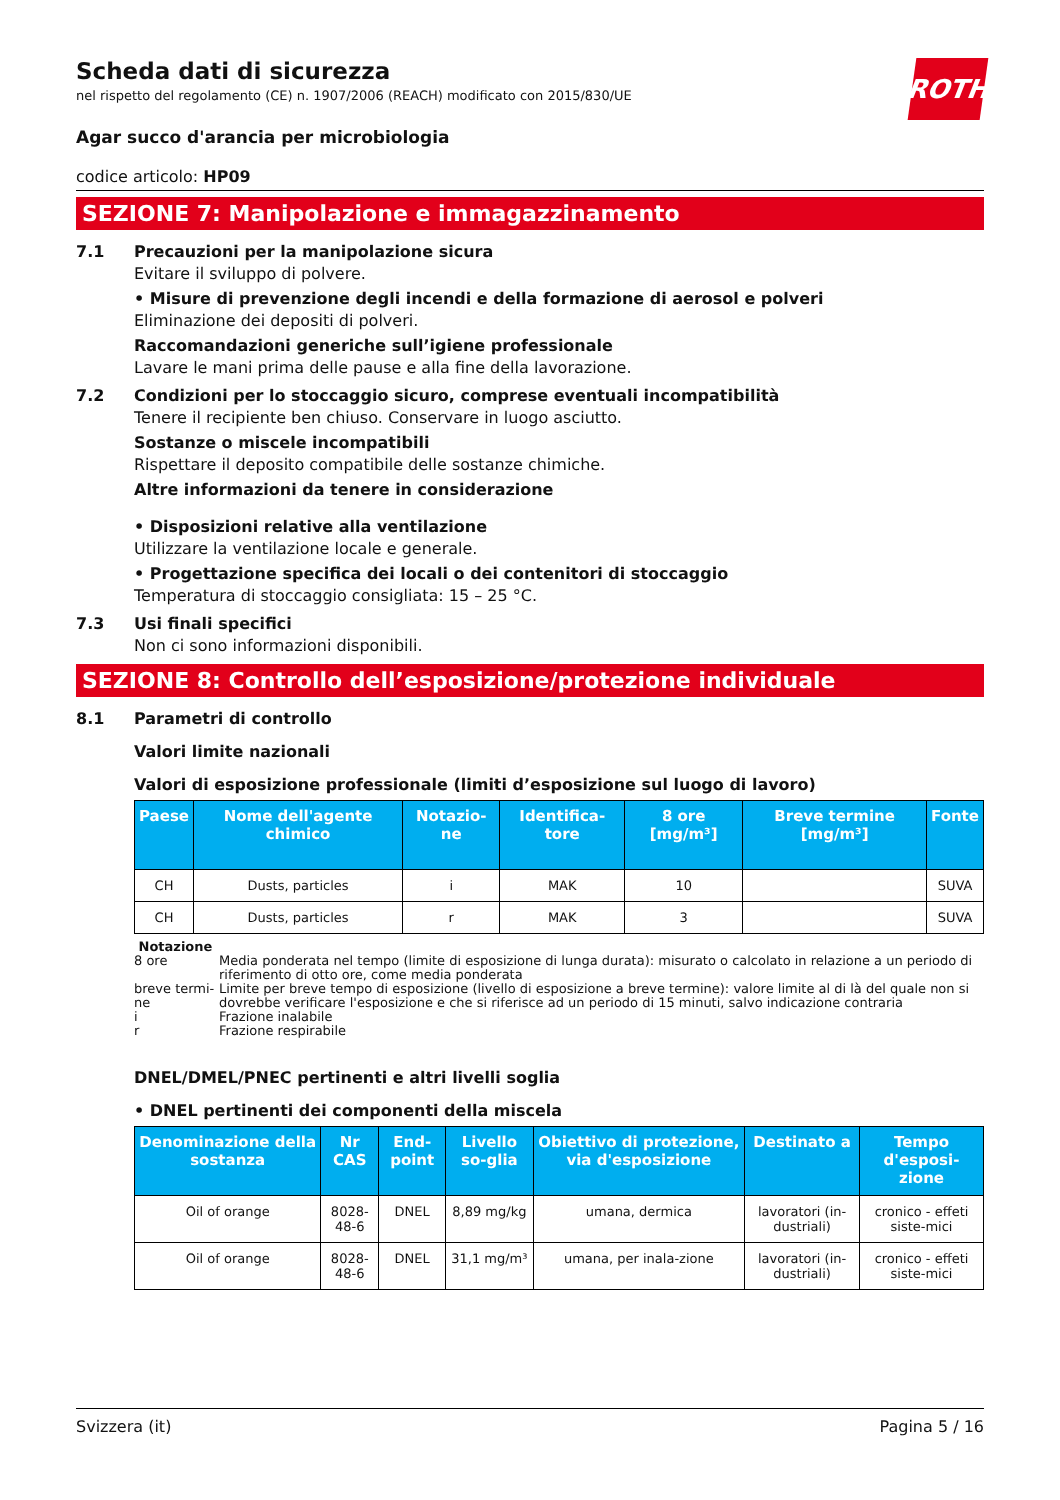ROTH
Scheda dati di sicurezza
nel rispetto del regolamento (CE) n. 1907/2006 (REACH) modificato con 2015/830/UE
Agar succo d'arancia per microbiologia
codice articolo: HP09
SEZIONE 7: Manipolazione e immagazzinamento
7.1 Precauzioni per la manipolazione sicura
Evitare il sviluppo di polvere.
• Misure di prevenzione degli incendi e della formazione di aerosol e polveri
Eliminazione dei depositi di polveri.
Raccomandazioni generiche sull’igiene professionale
Lavare le mani prima delle pause e alla fine della lavorazione.
7.2 Condizioni per lo stoccaggio sicuro, comprese eventuali incompatibilità
Tenere il recipiente ben chiuso. Conservare in luogo asciutto.
Sostanze o miscele incompatibili
Rispettare il deposito compatibile delle sostanze chimiche.
Altre informazioni da tenere in considerazione
• Disposizioni relative alla ventilazione
Utilizzare la ventilazione locale e generale.
• Progettazione specifica dei locali o dei contenitori di stoccaggio
Temperatura di stoccaggio consigliata: 15 – 25 °C.
7.3 Usi finali specifici
Non ci sono informazioni disponibili.
SEZIONE 8: Controllo dell’esposizione/protezione individuale
8.1 Parametri di controllo
Valori limite nazionali
Valori di esposizione professionale (limiti d’esposizione sul luogo di lavoro)
| Paese | Nome dell'agente chimico | Notazio-ne | Identifica-tore | 8 ore [mg/m³] | Breve termine [mg/m³] | Fonte |
| --- | --- | --- | --- | --- | --- | --- |
| CH | Dusts, particles | i | MAK | 10 | | SUVA |
| CH | Dusts, particles | r | MAK | 3 | | SUVA |
Notazione
8 ore Media ponderata nel tempo (limite di esposizione di lunga durata): misurato o calcolato in relazione a un periodo di riferimento di otto ore, come media ponderata
breve termi-ne Limite per breve tempo di esposizione (livello di esposizione a breve termine): valore limite al di là del quale non si dovrebbe verificare l'esposizione e che si riferisce ad un periodo di 15 minuti, salvo indicazione contraria
i Frazione inalabile
r Frazione respirabile
DNEL/DMEL/PNEC pertinenti e altri livelli soglia
• DNEL pertinenti dei componenti della miscela
| Denominazione della sostanza | Nr CAS | End-point | Livello so-glia | Obiettivo di protezione, via d'esposizione | Destinato a | Tempo d'esposi-zione |
| --- | --- | --- | --- | --- | --- | --- |
| Oil of orange | 8028-48-6 | DNEL | 8,89 mg/kg | umana, dermica | lavoratori (in-dustriali) | cronico - effeti siste-mici |
| Oil of orange | 8028-48-6 | DNEL | 31,1 mg/m³ | umana, per inala-zione | lavoratori (in-dustriali) | cronico - effeti siste-mici |
Svizzera (it) Pagina 5 / 16